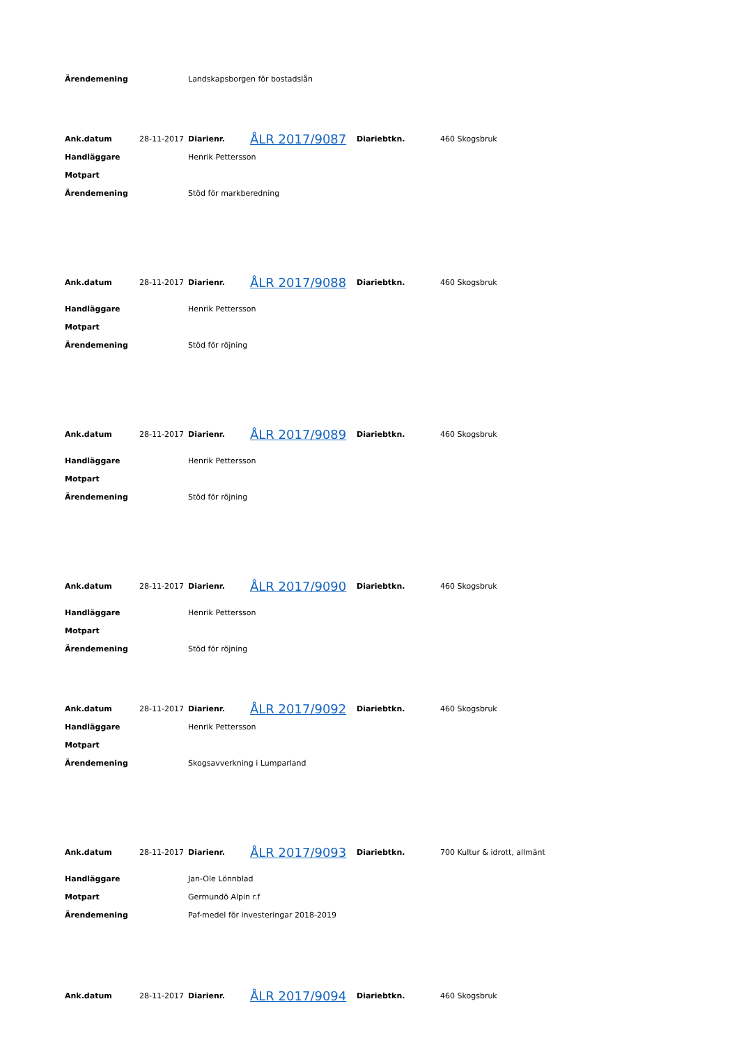| Ärendemening | | Landskapsborgen för bostadslån |
| Ank.datum | 28-11-2017 | Diarienr. | ÅLR 2017/9087 | Diariebtkn. | 460 Skogsbruk |
| Handläggare | | Henrik Pettersson | | | |
| Motpart | | | | | |
| Ärendemening | | Stöd för markberedning | | | |
| Ank.datum | 28-11-2017 | Diarienr. | ÅLR 2017/9088 | Diariebtkn. | 460 Skogsbruk |
| Handläggare | | Henrik Pettersson | | | |
| Motpart | | | | | |
| Ärendemening | | Stöd för röjning | | | |
| Ank.datum | 28-11-2017 | Diarienr. | ÅLR 2017/9089 | Diariebtkn. | 460 Skogsbruk |
| Handläggare | | Henrik Pettersson | | | |
| Motpart | | | | | |
| Ärendemening | | Stöd för röjning | | | |
| Ank.datum | 28-11-2017 | Diarienr. | ÅLR 2017/9090 | Diariebtkn. | 460 Skogsbruk |
| Handläggare | | Henrik Pettersson | | | |
| Motpart | | | | | |
| Ärendemening | | Stöd för röjning | | | |
| Ank.datum | 28-11-2017 | Diarienr. | ÅLR 2017/9092 | Diariebtkn. | 460 Skogsbruk |
| Handläggare | | Henrik Pettersson | | | |
| Motpart | | | | | |
| Ärendemening | | Skogsavverkning i Lumparland | | | |
| Ank.datum | 28-11-2017 | Diarienr. | ÅLR 2017/9093 | Diariebtkn. | 700 Kultur & idrott, allmänt |
| Handläggare | | Jan-Ole Lönnblad | | | |
| Motpart | | Germundö Alpin r.f | | | |
| Ärendemening | | Paf-medel för investeringar 2018-2019 | | | |
| Ank.datum | 28-11-2017 | Diarienr. | ÅLR 2017/9094 | Diariebtkn. | 460 Skogsbruk |